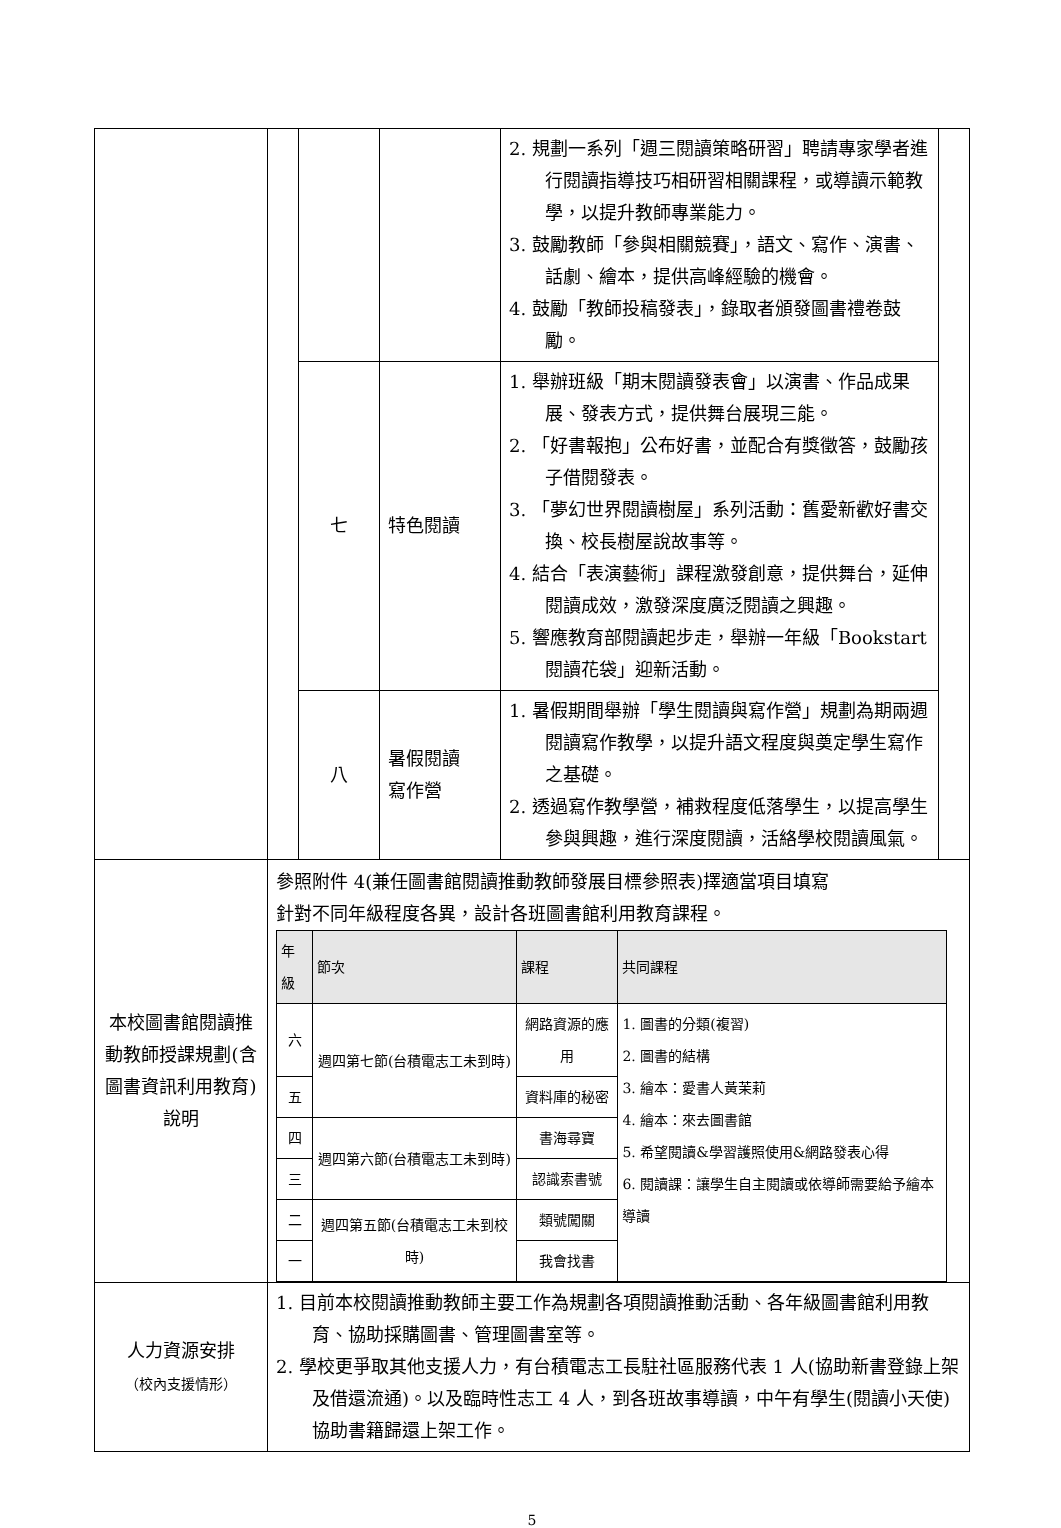| | | | | 2. 規劃一系列「週三閱讀策略研習」聘請專家學者進行閱讀指導技巧相研習相關課程，或導讀示範教學，以提升教師專業能力。 3. 鼓勵教師「參與相關競賽」，語文、寫作、演書、話劇、繪本，提供高峰經驗的機會。 4. 鼓勵「教師投稿發表」，錄取者頒發圖書禮卷鼓勵。 | |
| | | 七 | 特色閱讀 | 1. 舉辦班級「期末閱讀發表會」以演書、作品成果展、發表方式，提供舞台展現三能。 2. 「好書報抱」公布好書，並配合有獎徵答，鼓勵孩子借閱發表。 3. 「夢幻世界閱讀樹屋」系列活動：舊愛新歡好書交換、校長樹屋說故事等。 4. 結合「表演藝術」課程激發創意，提供舞台，延伸閱讀成效，激發深度廣泛閱讀之興趣。 5. 響應教育部閱讀起步走，舉辦一年級「Bookstart 閱讀花袋」迎新活動。 | |
| | | 八 | 暑假閱讀 寫作營 | 1. 暑假期間舉辦「學生閱讀與寫作營」規劃為期兩週閱讀寫作教學，以提升語文程度與奠定學生寫作之基礎。 2. 透過寫作教學營，補救程度低落學生，以提高學生參與興趣，進行深度閱讀，活絡學校閱讀風氣。 | |
| 本校圖書館閱讀推動教師授課規劃(含圖書資訊利用教育)說明 | 參照附件 4(兼任圖書館閱讀推動教師發展目標參照表)擇適當項目填寫 針對不同年級程度各異，設計各班圖書館利用教育課程。 / 年級 / 節次 / 課程 / 共同課程 / / --- / --- / --- / --- / / 六 / 週四第七節(台積電志工未到時) / 網路資源的應用 / 1. 圖書的分類(複習) 2. 圖書的結構 3. 繪本：愛書人黃茉莉 4. 繪本：來去圖書館 5. 希望閱讀&學習護照使用&網路發表心得 6. 閱讀課：讓學生自主閱讀或依導師需要給予繪本導讀 / / 五 / / 資料庫的秘密 / / / 四 / 週四第六節(台積電志工未到時) / 書海尋寶 / / / 三 / / 認識索書號 / / / 二 / 週四第五節(台積電志工未到校時) / 類號闖關 / / / 一 / / 我會找書 / / | | | | |
| 人力資源安排 （校內支援情形） | 1. 目前本校閱讀推動教師主要工作為規劃各項閱讀推動活動、各年級圖書館利用教育、協助採購圖書、管理圖書室等。 2. 學校更爭取其他支援人力，有台積電志工長駐社區服務代表 1 人(協助新書登錄上架及借還流通)。以及臨時性志工 4 人，到各班故事導讀，中午有學生(閱讀小天使)協助書籍歸還上架工作。 | | | | |
5